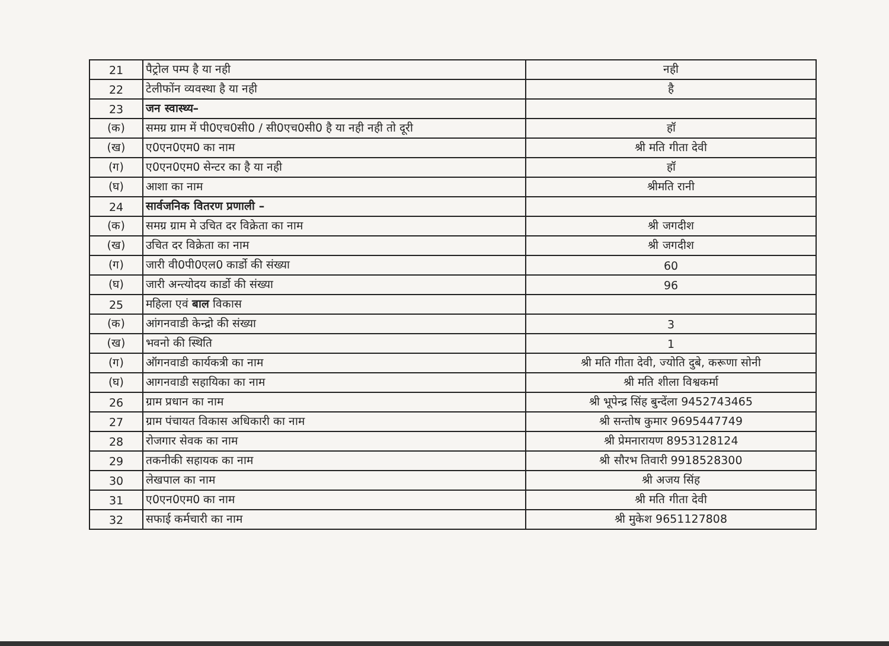| 21 | पैट्रोल पम्प है या नही | नही |
| 22 | टेलीफोंन व्यवस्था है या नही | है |
| 23 | जन स्वास्थ्य– | |
| (क) | समग्र ग्राम में पी0एच0सी0 / सी0एच0सी0 है या नही नही तो दूरी | हॉ |
| (ख) | ए0एन0एम0 का नाम | श्री मति गीता देवी |
| (ग) | ए0एन0एम0 सेन्टर का है या नही | हॉ |
| (घ) | आशा का नाम | श्रीमति रानी |
| 24 | सार्वजनिक वितरण प्रणाली – | |
| (क) | समग्र ग्राम मे उचित दर विक्रेता का नाम | श्री जगदीश |
| (ख) | उचित दर विक्रेता का नाम | श्री जगदीश |
| (ग) | जारी वी0पी0एल0 कार्डो की संख्या | 60 |
| (घ) | जारी अन्त्योदय कार्डो की संख्या | 96 |
| 25 | महिला एवं बाल विकास | |
| (क) | आंगनवाडी केन्द्रो की संख्या | 3 |
| (ख) | भवनो की स्थिति | 1 |
| (ग) | ऑगनवाडी कार्यकत्री का नाम | श्री मति गीता देवी, ज्योति दुबे, करूणा सोनी |
| (घ) | आगनवाडी सहायिका का नाम | श्री मति शीला विश्वकर्मा |
| 26 | ग्राम प्रधान का नाम | श्री भूपेन्द्र सिंह बुन्देंला 9452743465 |
| 27 | ग्राम पंचायत विकास अधिकारी का नाम | श्री सन्तोष कुमार 9695447749 |
| 28 | रोजगार सेवक का नाम | श्री प्रेमनारायण 8953128124 |
| 29 | तकनीकी सहायक का नाम | श्री सौरभ तिवारी 9918528300 |
| 30 | लेखपाल का नाम | श्री अजय सिंह |
| 31 | ए0एन0एम0 का नाम | श्री मति गीता देवी |
| 32 | सफाई कर्मचारी का नाम | श्री मुकेश 9651127808 |